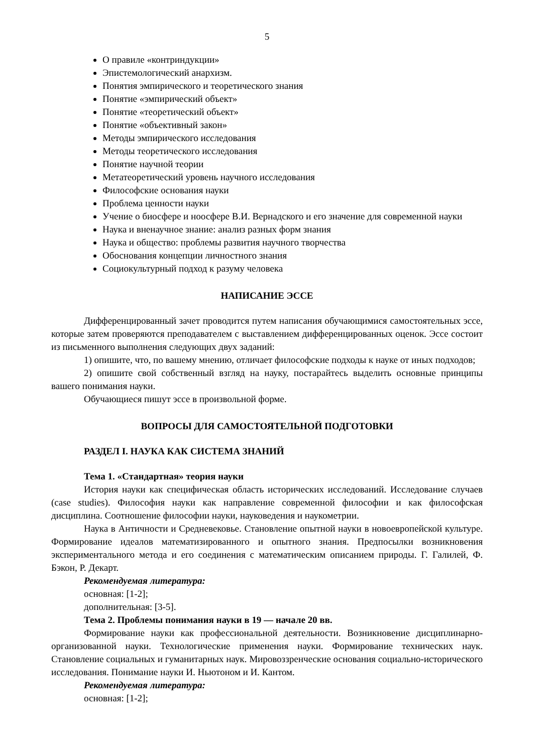5
О правиле «контриндукции»
Эпистемологический анархизм.
Понятия эмпирического и теоретического знания
Понятие «эмпирический объект»
Понятие «теоретический объект»
Понятие «объективный закон»
Методы эмпирического исследования
Методы теоретического исследования
Понятие научной теории
Метатеоретический уровень научного исследования
Философские основания науки
Проблема ценности науки
Учение о биосфере и ноосфере В.И. Вернадского и его значение для современной науки
Наука и вненаучное знание: анализ разных форм знания
Наука и общество: проблемы развития научного творчества
Обоснования концепции личностного знания
Социокультурный подход к разуму человека
НАПИСАНИЕ ЭССЕ
Дифференцированный зачет проводится путем написания обучающимися самостоятельных эссе, которые затем проверяются преподавателем с выставлением дифференцированных оценок. Эссе состоит из письменного выполнения следующих двух заданий:
1) опишите, что, по вашему мнению, отличает философские подходы к науке от иных подходов;
2) опишите свой собственный взгляд на науку, постарайтесь выделить основные принципы вашего понимания науки.
Обучающиеся пишут эссе в произвольной форме.
ВОПРОСЫ ДЛЯ САМОСТОЯТЕЛЬНОЙ ПОДГОТОВКИ
РАЗДЕЛ I. НАУКА КАК СИСТЕМА ЗНАНИЙ
Тема 1. «Стандартная» теория науки
История науки как специфическая область исторических исследований. Исследование случаев (case studies). Философия науки как направление современной философии и как философская дисциплина. Соотношение философии науки, науковедения и наукометрии.
Наука в Античности и Средневековье. Становление опытной науки в новоевропейской культуре. Формирование идеалов математизированного и опытного знания. Предпосылки возникновения экспериментального метода и его соединения с математическим описанием природы. Г. Галилей, Ф. Бэкон, Р. Декарт.
Рекомендуемая литература:
основная: [1-2];
дополнительная: [3-5].
Тема 2. Проблемы понимания науки в 19 — начале 20 вв.
Формирование науки как профессиональной деятельности. Возникновение дисциплинарно-организованной науки. Технологические применения науки. Формирование технических наук. Становление социальных и гуманитарных наук. Мировоззренческие основания социально-исторического исследования. Понимание науки И. Ньютоном и И. Кантом.
Рекомендуемая литература:
основная: [1-2];